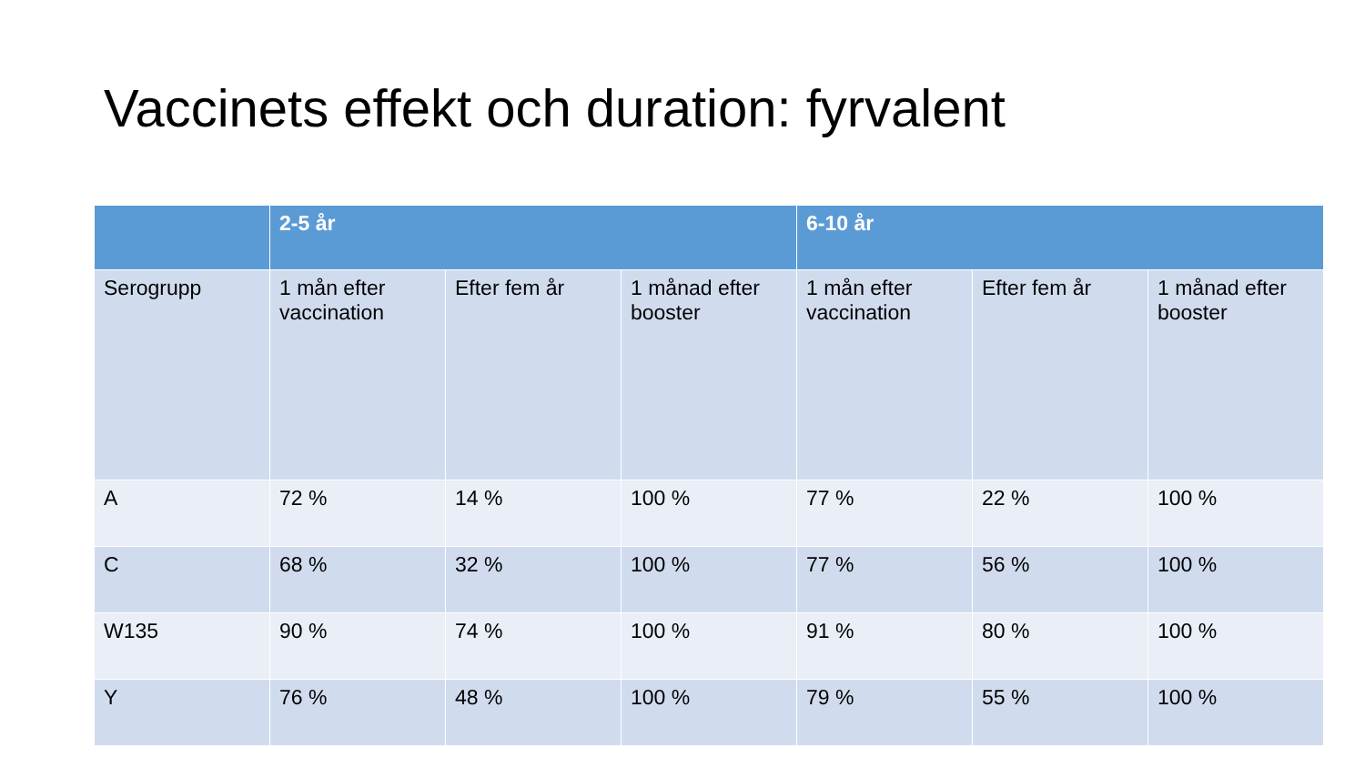Vaccinets effekt och duration: fyrvalent
| | 2-5 år | | | 6-10 år | | |
| --- | --- | --- | --- | --- | --- | --- |
| Serogrupp | 1 mån efter vaccination | Efter fem år | 1 månad efter booster | 1 mån efter vaccination | Efter fem år | 1 månad efter booster |
| A | 72 % | 14 % | 100 % | 77 % | 22 % | 100 % |
| C | 68 % | 32 % | 100 % | 77 % | 56 % | 100 % |
| W135 | 90 % | 74 % | 100 % | 91 % | 80 % | 100 % |
| Y | 76 % | 48 % | 100 % | 79 % | 55 % | 100 % |